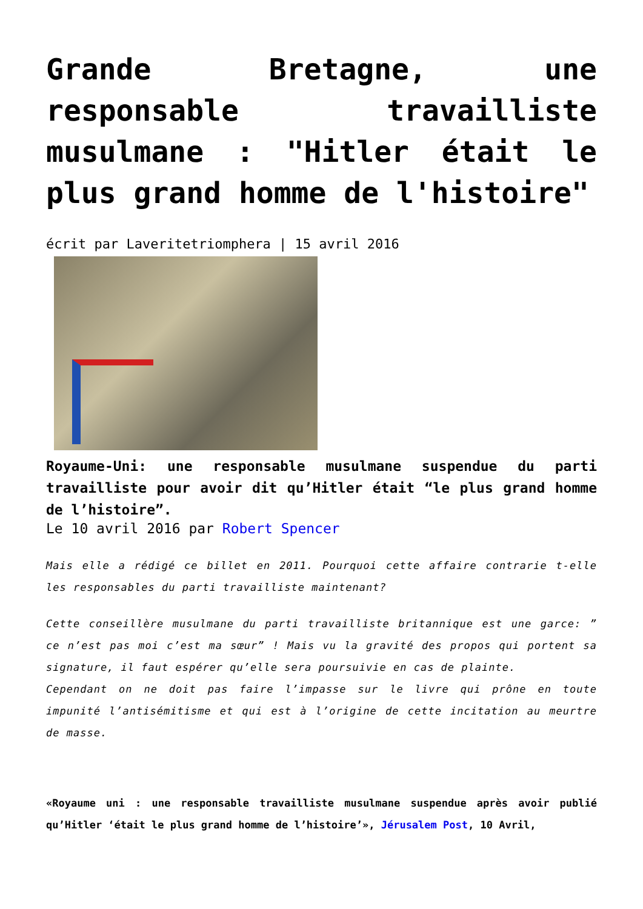Grande Bretagne, une responsable travailliste musulmane : "Hitler était le plus grand homme de l'histoire"
écrit par Laveritetriomphera | 15 avril 2016
Royaume-Uni: une responsable musulmane suspendue du parti travailliste pour avoir dit qu’Hitler était “le plus grand homme de l’histoire”.
Le 10 avril 2016 par Robert Spencer
Mais elle a rédigé ce billet en 2011. Pourquoi cette affaire contrarie t-elle les responsables du parti travailliste maintenant?
Cette conseillère musulmane du parti travailliste britannique est une garce: ” ce n’est pas moi c’est ma sœur” ! Mais vu la gravité des propos qui portent sa signature, il faut espérer qu’elle sera poursuivie en cas de plainte.
Cependant on ne doit pas faire l’impasse sur le livre qui prône en toute impunité l’antisémitisme et qui est à l’origine de cette incitation au meurtre de masse.
«Royaume uni : une responsable travailliste musulmane suspendue après avoir publié qu’Hitler ‘était le plus grand homme de l’histoire’», Jérusalem Post, 10 Avril,